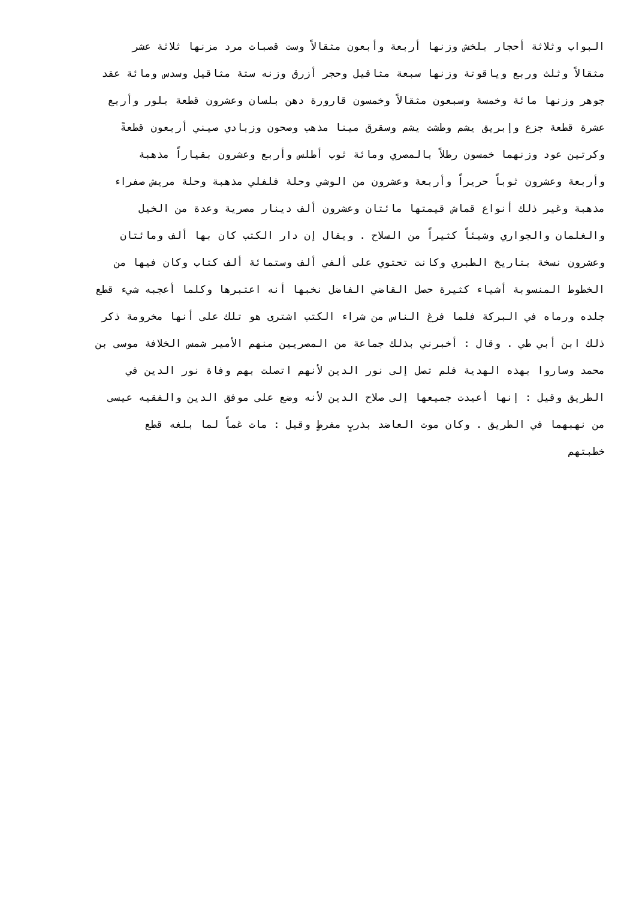البواب وثلاثة أحجار بلخش وزنها أربعة وأبعون مثقالاً وست قصبات مرد مزنها ثلاثة عشر
مثقالاً وثلث وربع وياقوتة وزنها سبعة مثاقيل وحجر أزرق وزنه ستة مثاقيل وسدس ومائة عقد
جوهر وزنها مائة وخمسة وسبعون مثقالاً وخمسون قارورة دهن بلسان وعشرون قطعة بلور وأربع
عشرة قطعة جزع وإبريق يشم وطشت يشم وسقرق مينا مذهب وصحون وزبادي صيني أربعون قطعةً
وكرتين عود وزنهما خمسون رطلاً بالمصري ومائة ثوب أطلس وأربع وعشرون بقياراً مذهبة
وأربعة وعشرون ثوباً حريراً وأربعة وعشرون من الوشي وحلة فلفلي مذهبة وحلة مريش صفراء
مذهبة وغير ذلك أنواع قماش قيمتها مائتان وعشرون ألف دينار مصرية وعدة من الخيل
والغلمان والجواري وشيئاً كثيراً من السلاح . ويقال إن دار الكتب كان بها ألف ومائتان
وعشرون نسخة بتاريخ الطبري وكانت تحتوي على ألفي ألف وستمائة ألف كتاب وكان فيها من
الخطوط المنسوبة أشياء كثيرة حصل القاضي الفاضل نخبها أنه اعتبرها وكلما أعجبه شيء قطع
جلده ورماه في البركة فلما فرغ الناس من شراء الكتب اشترى هو تلك على أنها مخرومة ذكر
ذلك ابن أبي طي . وقال : أخبرني بذلك جماعة من المصريين منهم الأمير شمس الخلافة موسى بن
محمد وساروا بهذه الهدية فلم تصل إلى نور الدين لأنهم اتصلت بهم وفاة نور الدين في
الطريق وقيل : إنها أعيدت جميعها إلى صلاح الدين لأنه وضع على موفق الدين والفقيه عيسى
من نهبهما في الطريق . وكان موت العاضد بذربٍ مفرطٍ وقيل : مات غماً لما بلغه قطع
خطبتهم